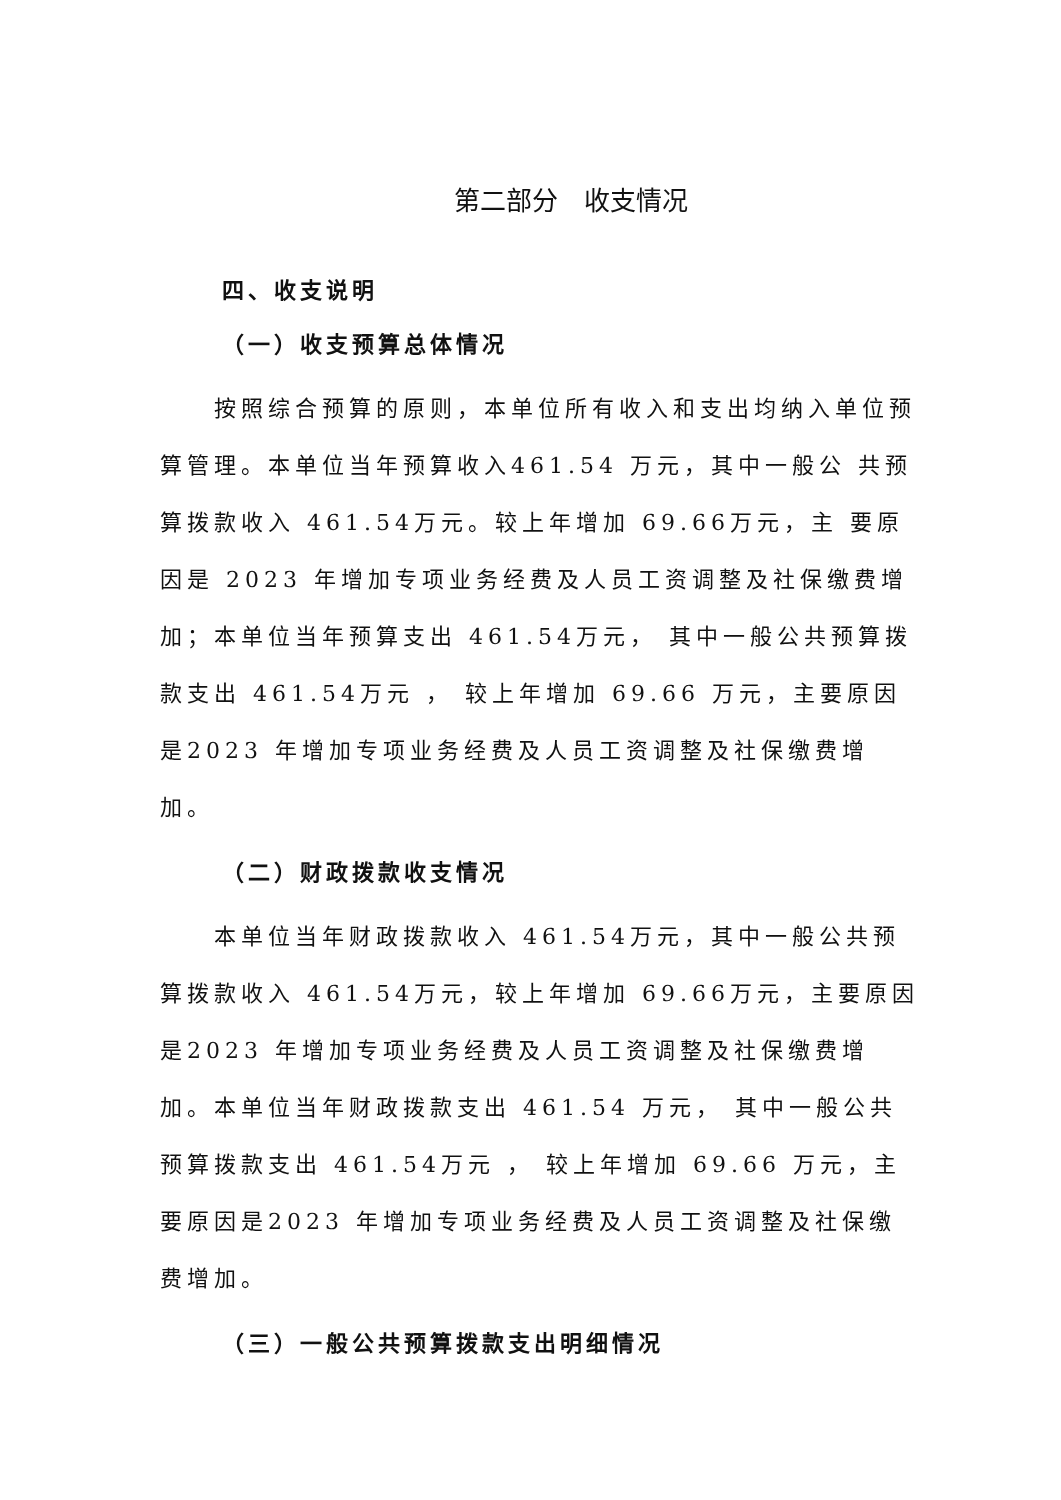第二部分　收支情况
四、收支说明
（一）收支预算总体情况
　　按照综合预算的原则，本单位所有收入和支出均纳入单位预算管理。本单位当年预算收入461.54 万元，其中一般公 共预算拨款收入 461.54万元。较上年增加 69.66万元，主 要原因是 2023 年增加专项业务经费及人员工资调整及社保缴费增加；本单位当年预算支出 461.54万元， 其中一般公共预算拨款支出 461.54万元 ， 较上年增加 69.66 万元，主要原因是2023 年增加专项业务经费及人员工资调整及社保缴费增加。
（二）财政拨款收支情况
　　本单位当年财政拨款收入 461.54万元，其中一般公共预算拨款收入 461.54万元，较上年增加 69.66万元，主要原因是2023 年增加专项业务经费及人员工资调整及社保缴费增加。本单位当年财政拨款支出 461.54 万元， 其中一般公共预算拨款支出 461.54万元 ， 较上年增加 69.66 万元，主要原因是2023 年增加专项业务经费及人员工资调整及社保缴费增加。
（三）一般公共预算拨款支出明细情况